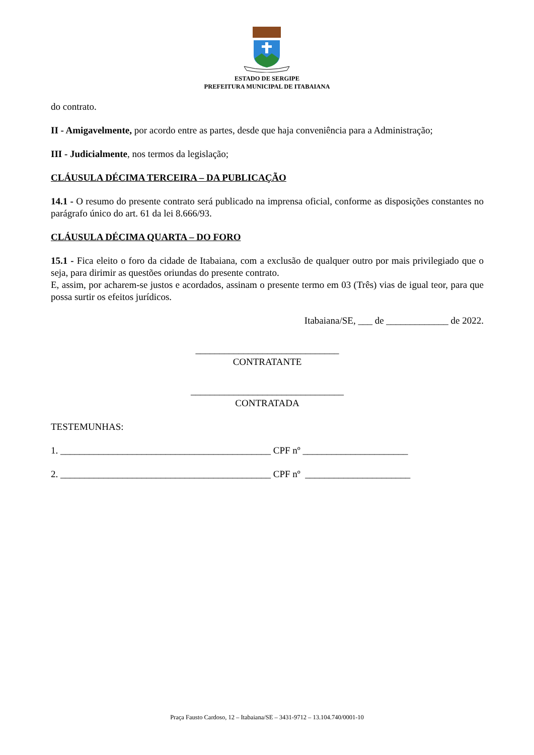ESTADO DE SERGIPE
PREFEITURA MUNICIPAL DE ITABAIANA
do contrato.
II - Amigavelmente, por acordo entre as partes, desde que haja conveniência para a Administração;
III - Judicialmente, nos termos da legislação;
CLÁUSULA DÉCIMA TERCEIRA – DA PUBLICAÇÃO
14.1 - O resumo do presente contrato será publicado na imprensa oficial, conforme as disposições constantes no parágrafo único do art. 61 da lei 8.666/93.
CLÁUSULA DÉCIMA QUARTA – DO FORO
15.1 - Fica eleito o foro da cidade de Itabaiana, com a exclusão de qualquer outro por mais privilegiado que o seja, para dirimir as questões oriundas do presente contrato.
E, assim, por acharem-se justos e acordados, assinam o presente termo em 03 (Três) vias de igual teor, para que possa surtir os efeitos jurídicos.
Itabaiana/SE, ___ de _____________ de 2022.
______________________________
CONTRATANTE
________________________________
CONTRATADA
TESTEMUNHAS:
1. ____________________________________________ CPF nº ______________________
2. ____________________________________________ CPF nº ______________________
Praça Fausto Cardoso, 12 – Itabaiana/SE – 3431-9712 – 13.104.740/0001-10